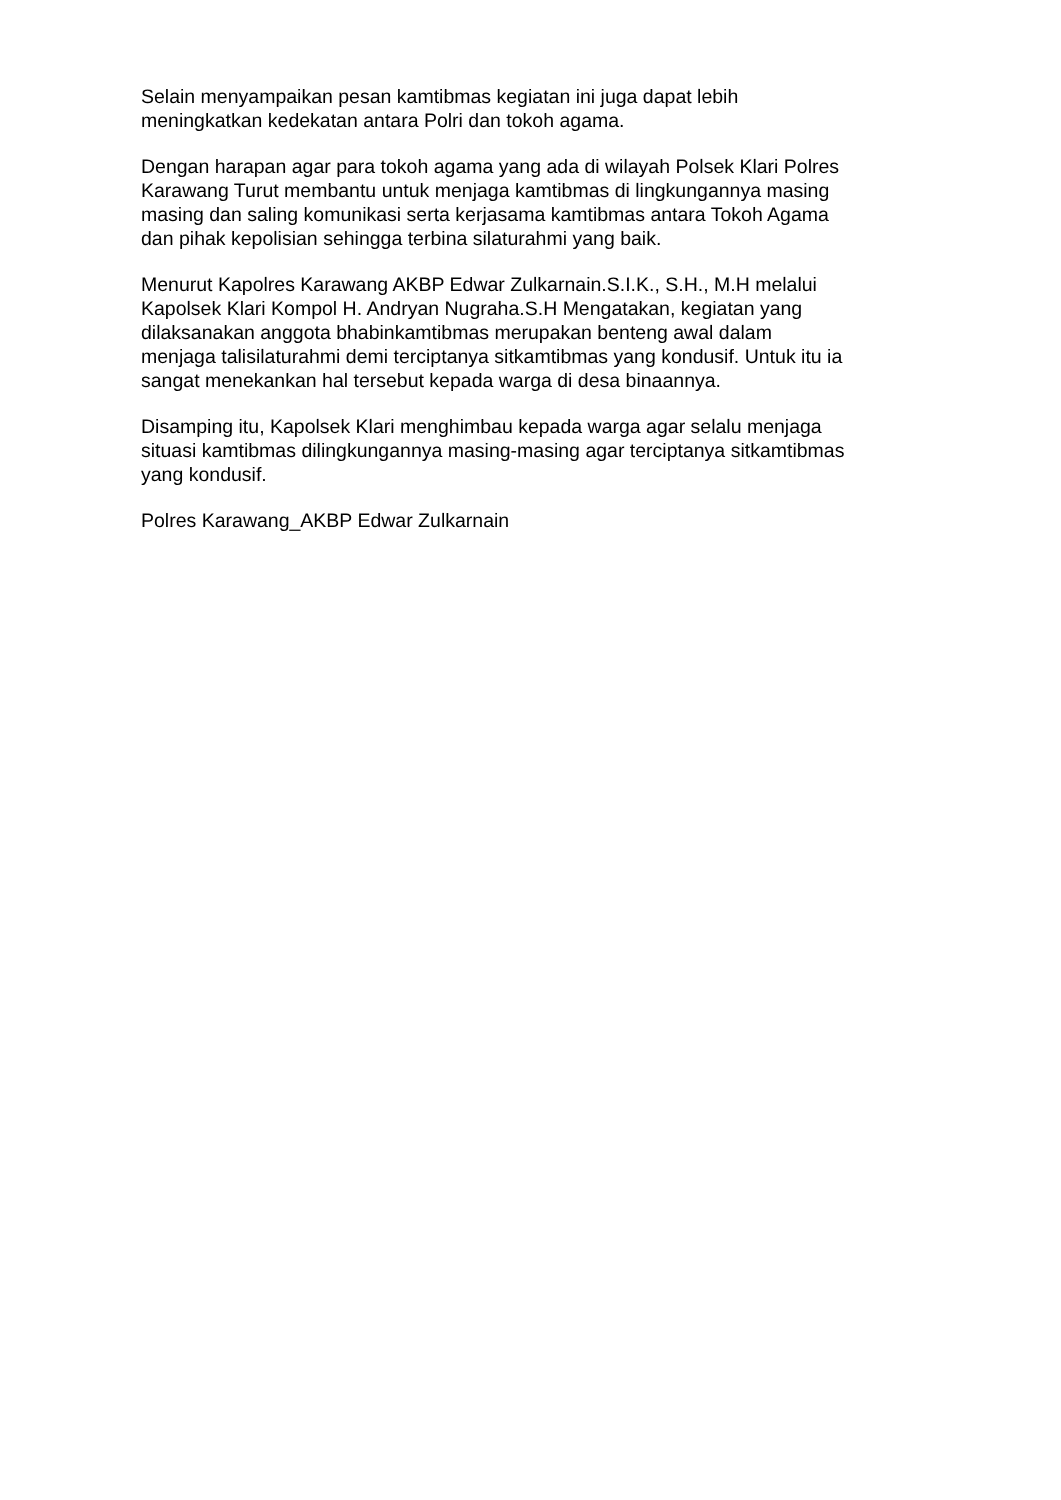Selain menyampaikan pesan kamtibmas kegiatan ini juga dapat lebih
meningkatkan kedekatan antara Polri dan tokoh agama.
Dengan harapan agar para tokoh agama yang ada di wilayah Polsek Klari Polres
Karawang Turut membantu untuk menjaga kamtibmas di lingkungannya masing
masing dan saling komunikasi serta kerjasama kamtibmas antara Tokoh Agama
dan pihak kepolisian sehingga terbina silaturahmi yang baik.
Menurut Kapolres Karawang AKBP Edwar Zulkarnain.S.I.K., S.H., M.H melalui
Kapolsek Klari Kompol H. Andryan Nugraha.S.H Mengatakan, kegiatan yang
dilaksanakan anggota bhabinkamtibmas merupakan benteng awal dalam
menjaga talisilaturahmi demi terciptanya sitkamtibmas yang kondusif. Untuk itu ia
sangat menekankan hal tersebut kepada warga di desa binaannya.
Disamping itu, Kapolsek Klari menghimbau kepada warga agar selalu menjaga
situasi kamtibmas dilingkungannya masing-masing agar terciptanya sitkamtibmas
yang kondusif.
Polres Karawang_AKBP Edwar Zulkarnain